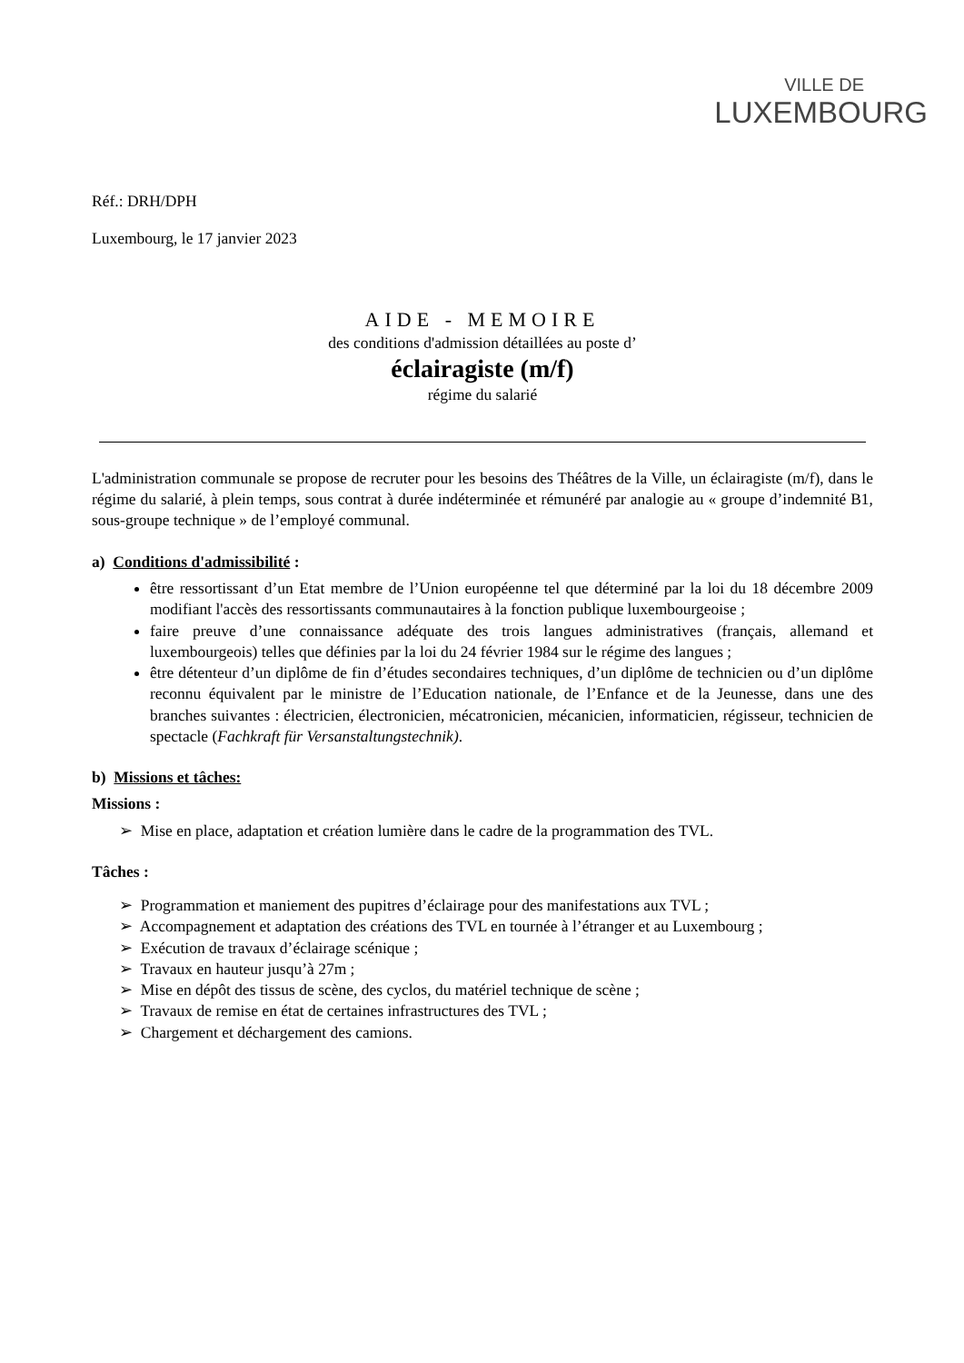VILLE DE
LUXEMBOURG
Réf.: DRH/DPH
Luxembourg, le 17 janvier 2023
AIDE - MEMOIRE
des conditions d'admission détaillées au poste d’
éclairagiste (m/f)
régime du salarié
L'administration communale se propose de recruter pour les besoins des Théâtres de la Ville, un éclairagiste (m/f), dans le régime du salarié, à plein temps, sous contrat à durée indéterminée et rémunéré par analogie au « groupe d’indemnité B1, sous-groupe technique » de l’employé communal.
a) Conditions d'admissibilité :
être ressortissant d’un Etat membre de l’Union européenne tel que déterminé par la loi du 18 décembre 2009 modifiant l'accès des ressortissants communautaires à la fonction publique luxembourgeoise ;
faire preuve d’une connaissance adéquate des trois langues administratives (français, allemand et luxembourgeois) telles que définies par la loi du 24 février 1984 sur le régime des langues ;
être détenteur d’un diplôme de fin d’études secondaires techniques, d’un diplôme de technicien ou d’un diplôme reconnu équivalent par le ministre de l’Education nationale, de l’Enfance et de la Jeunesse, dans une des branches suivantes : électricien, électronicien, mécatronicien, mécanicien, informaticien, régisseur, technicien de spectacle (Fachkraft für Versanstaltungstechnik).
b) Missions et tâches:
Missions :
➢ Mise en place, adaptation et création lumière dans le cadre de la programmation des TVL.
Tâches :
➢ Programmation et maniement des pupitres d’éclairage pour des manifestations aux TVL ;
➢ Accompagnement et adaptation des créations des TVL en tournée à l’étranger et au Luxembourg ;
➢ Exécution de travaux d’éclairage scénique ;
➢ Travaux en hauteur jusqu’à 27m ;
➢ Mise en dépôt des tissus de scène, des cyclos, du matériel technique de scène ;
➢ Travaux de remise en état de certaines infrastructures des TVL ;
➢ Chargement et déchargement des camions.